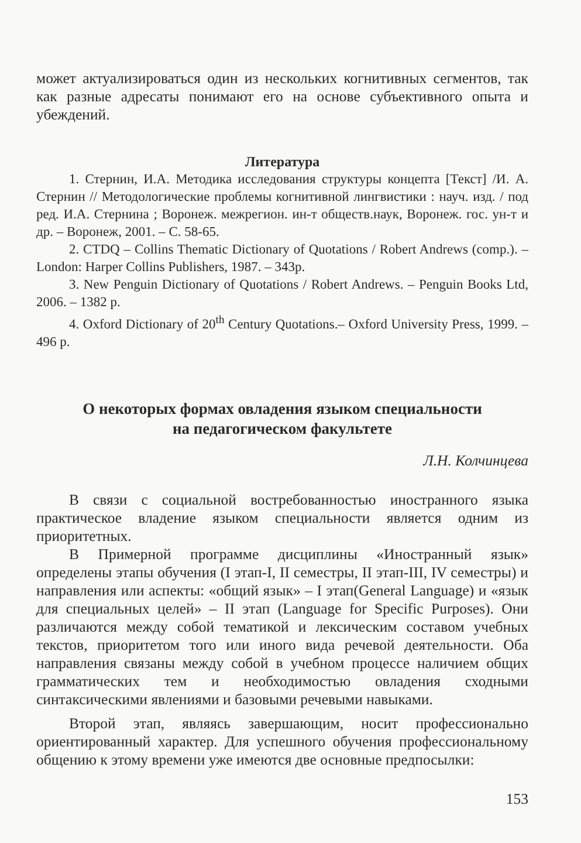может актуализироваться один из нескольких когнитивных сегментов, так как разные адресаты понимают его на основе субъективного опыта и убеждений.
Литература
1. Стернин, И.А. Методика исследования структуры концепта [Текст] /И. А. Стернин // Методологические проблемы когнитивной лингвистики : науч. изд. / под ред. И.А. Стернина ; Воронеж. межрегион. ин-т обществ.наук, Воронеж. гос. ун-т и др. – Воронеж, 2001. – С. 58-65.
2. CTDQ – Collins Thematic Dictionary of Quotations / Robert Andrews (comp.). – London: Harper Collins Publishers, 1987. – 343p.
3. New Penguin Dictionary of Quotations / Robert Andrews. – Penguin Books Ltd, 2006. – 1382 p.
4. Oxford Dictionary of 20<sup>th</sup> Century Quotations.– Oxford University Press, 1999. –496 p.
О некоторых формах овладения языком специальности
на педагогическом факультете
Л.Н. Колчинцева
В связи с социальной востребованностью иностранного языка практическое владение языком специальности является одним из приоритетных.
В Примерной программе дисциплины «Иностранный язык» определены этапы обучения (I этап-I, II семестры, II этап-III, IV семестры) и направления или аспекты: «общий язык» – I этап(General Language) и «язык для специальных целей» – II этап (Language for Specific Purposes). Они различаются между собой тематикой и лексическим составом учебных текстов, приоритетом того или иного вида речевой деятельности. Оба направления связаны между собой в учебном процессе наличием общих грамматических тем и необходимостью овладения сходными синтаксическими явлениями и базовыми речевыми навыками.
Второй этап, являясь завершающим, носит профессионально ориентированный характер. Для успешного обучения профессиональному общению к этому времени уже имеются две основные предпосылки:
153